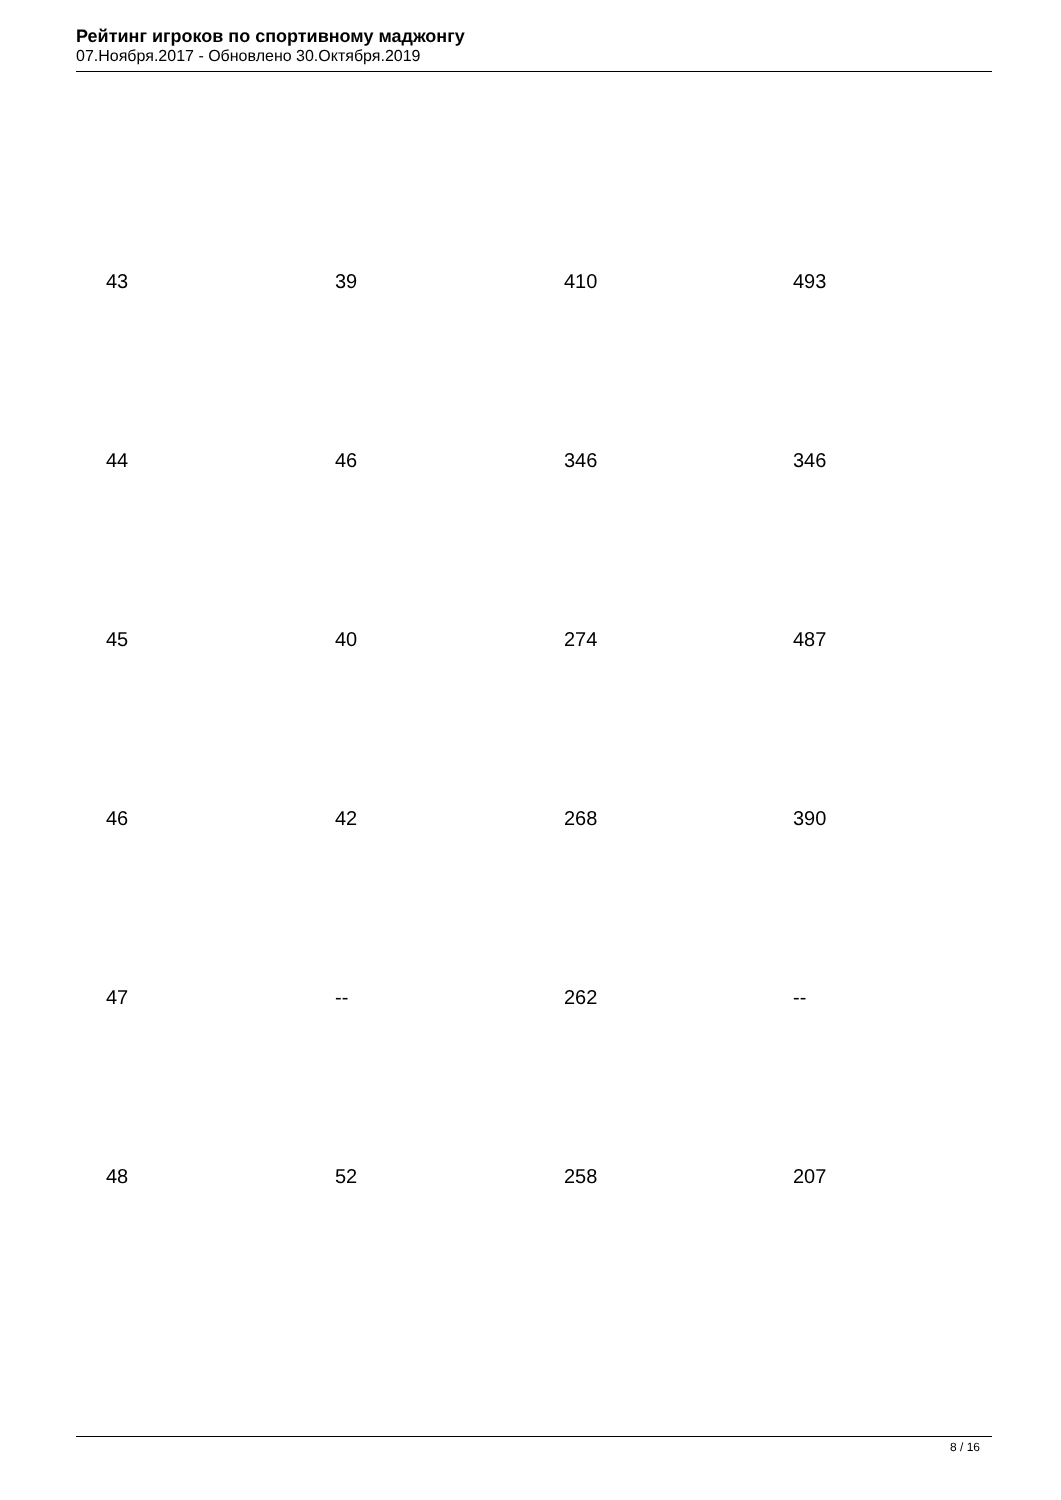Рейтинг игроков по спортивному маджонгу
07.Ноября.2017 - Обновлено 30.Октября.2019
| 43 | 39 | 410 | 493 |
| 44 | 46 | 346 | 346 |
| 45 | 40 | 274 | 487 |
| 46 | 42 | 268 | 390 |
| 47 | -- | 262 | -- |
| 48 | 52 | 258 | 207 |
8 / 16